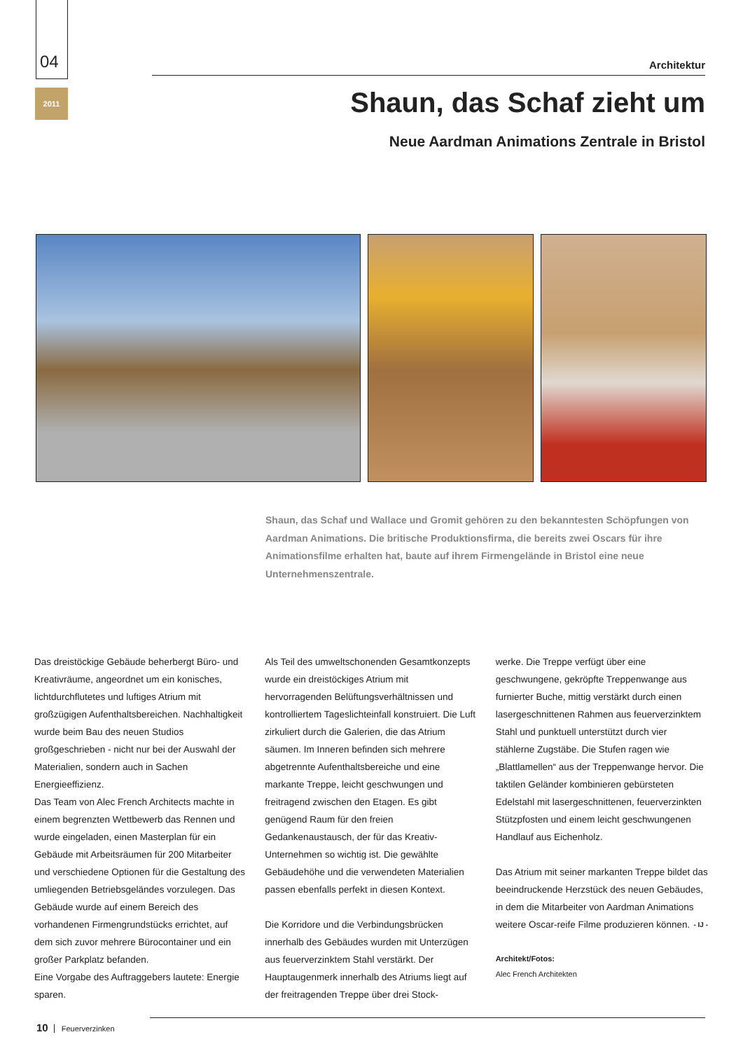04
2011
Architektur
Shaun, das Schaf zieht um
Neue Aardman Animations Zentrale in Bristol
Shaun, das Schaf und Wallace und Gromit gehören zu den bekanntesten Schöpfungen von Aardman Animations. Die britische Produktionsfirma, die bereits zwei Oscars für ihre Animationsfilme erhalten hat, baute auf ihrem Firmengelände in Bristol eine neue Unternehmenszentrale.
Das dreistöckige Gebäude beherbergt Büro- und Kreativräume, angeordnet um ein konisches, lichtdurchflutetes und luftiges Atrium mit großzügigen Aufenthaltsbereichen. Nachhaltigkeit wurde beim Bau des neuen Studios großgeschrieben - nicht nur bei der Auswahl der Materialien, sondern auch in Sachen Energieeffizienz.
Das Team von Alec French Architects machte in einem begrenzten Wettbewerb das Rennen und wurde eingeladen, einen Masterplan für ein Gebäude mit Arbeitsräumen für 200 Mitarbeiter und verschiedene Optionen für die Gestaltung des umliegenden Betriebsgeländes vorzulegen. Das Gebäude wurde auf einem Bereich des vorhandenen Firmengrundstücks errichtet, auf dem sich zuvor mehrere Bürocontainer und ein großer Parkplatz befanden.
Eine Vorgabe des Auftraggebers lautete: Energie sparen.
Als Teil des umweltschonenden Gesamtkonzepts wurde ein dreistöckiges Atrium mit hervorragenden Belüftungsverhältnissen und kontrolliertem Tageslichteinfall konstruiert. Die Luft zirkuliert durch die Galerien, die das Atrium säumen. Im Inneren befinden sich mehrere abgetrennte Aufenthaltsbereiche und eine markante Treppe, leicht geschwungen und freitragend zwischen den Etagen. Es gibt genügend Raum für den freien Gedankenaustausch, der für das Kreativ-Unternehmen so wichtig ist. Die gewählte Gebäudehöhe und die verwendeten Materialien passen ebenfalls perfekt in diesen Kontext.
Die Korridore und die Verbindungsbrücken innerhalb des Gebäudes wurden mit Unterzügen aus feuerverzinktem Stahl verstärkt. Der Hauptaugenmerk innerhalb des Atriums liegt auf der freitragenden Treppe über drei Stock-
werke. Die Treppe verfügt über eine geschwungene, gekröpfte Treppenwange aus furnierter Buche, mittig verstärkt durch einen lasergeschnittenen Rahmen aus feuerverzinktem Stahl und punktuell unterstützt durch vier stählerne Zugstäbe. Die Stufen ragen wie „Blattlamellen“ aus der Treppenwange hervor. Die taktilen Geländer kombinieren gebürsteten Edelstahl mit lasergeschnittenen, feuerverzinkten Stützpfosten und einem leicht geschwungenen Handlauf aus Eichenholz.
Das Atrium mit seiner markanten Treppe bildet das beeindruckende Herzstück des neuen Gebäudes, in dem die Mitarbeiter von Aardman Animations weitere Oscar-reife Filme produzieren können. - IJ -
Architekt/Fotos:
Alec French Architekten
10 Feuerverzinken